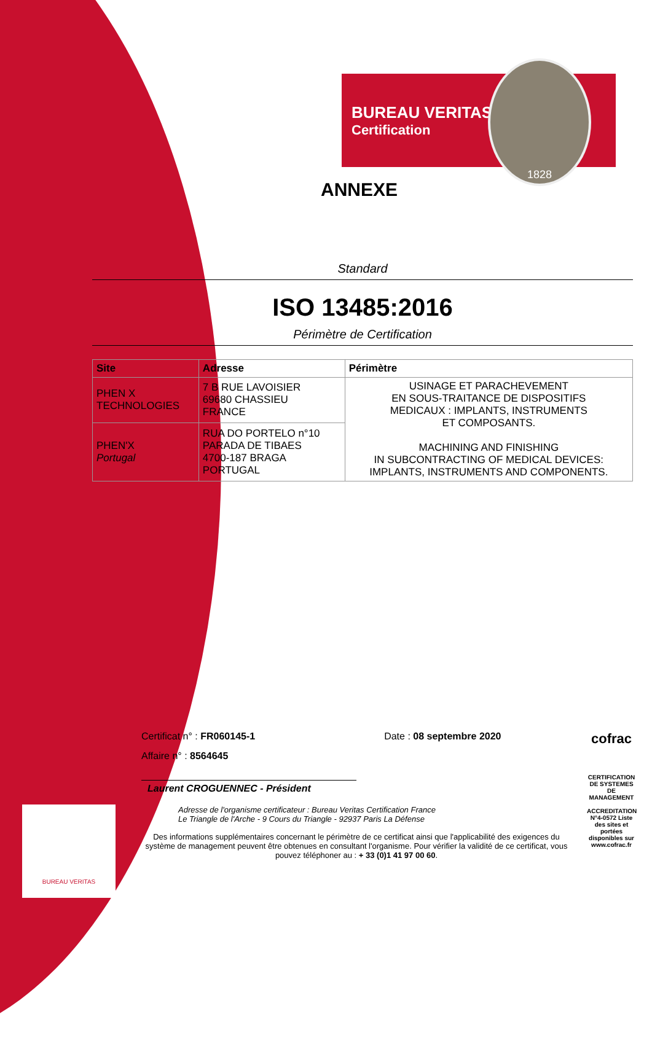BUREAU VERITAS
Certification
1828
ANNEXE
Standard
ISO 13485:2016
Périmètre de Certification
| Site | Adresse | Périmètre |
| --- | --- | --- |
| PHEN X TECHNOLOGIES | 7 B RUE LAVOISIER 69680 CHASSIEU FRANCE | USINAGE ET PARACHEVEMENT EN SOUS-TRAITANCE DE DISPOSITIFS MEDICAUX : IMPLANTS, INSTRUMENTS ET COMPOSANTS. MACHINING AND FINISHING IN SUBCONTRACTING OF MEDICAL DEVICES: IMPLANTS, INSTRUMENTS AND COMPONENTS. |
| PHEN'X Portugal | RUA DO PORTELO n°10 PARADA DE TIBAES 4700-187 BRAGA PORTUGAL | |
Certificat n° : FR060145-1 Date : 08 septembre 2020
Affaire n° : 8564645
Laurent CROGUENNEC - Président
Adresse de l'organisme certificateur : Bureau Veritas Certification France
Le Triangle de l'Arche - 9 Cours du Triangle - 92937 Paris La Défense
Des informations supplémentaires concernant le périmètre de ce certificat ainsi que l'applicabilité des exigences du système de management peuvent être obtenues en consultant l'organisme. Pour vérifier la validité de ce certificat, vous pouvez téléphoner au : + 33 (0)1 41 97 00 60.
cofrac
CERTIFICATION DE SYSTEMES DE MANAGEMENT
ACCREDITATION N°4-0572 Liste des sites et portées disponibles sur www.cofrac.fr
BUREAU VERITAS